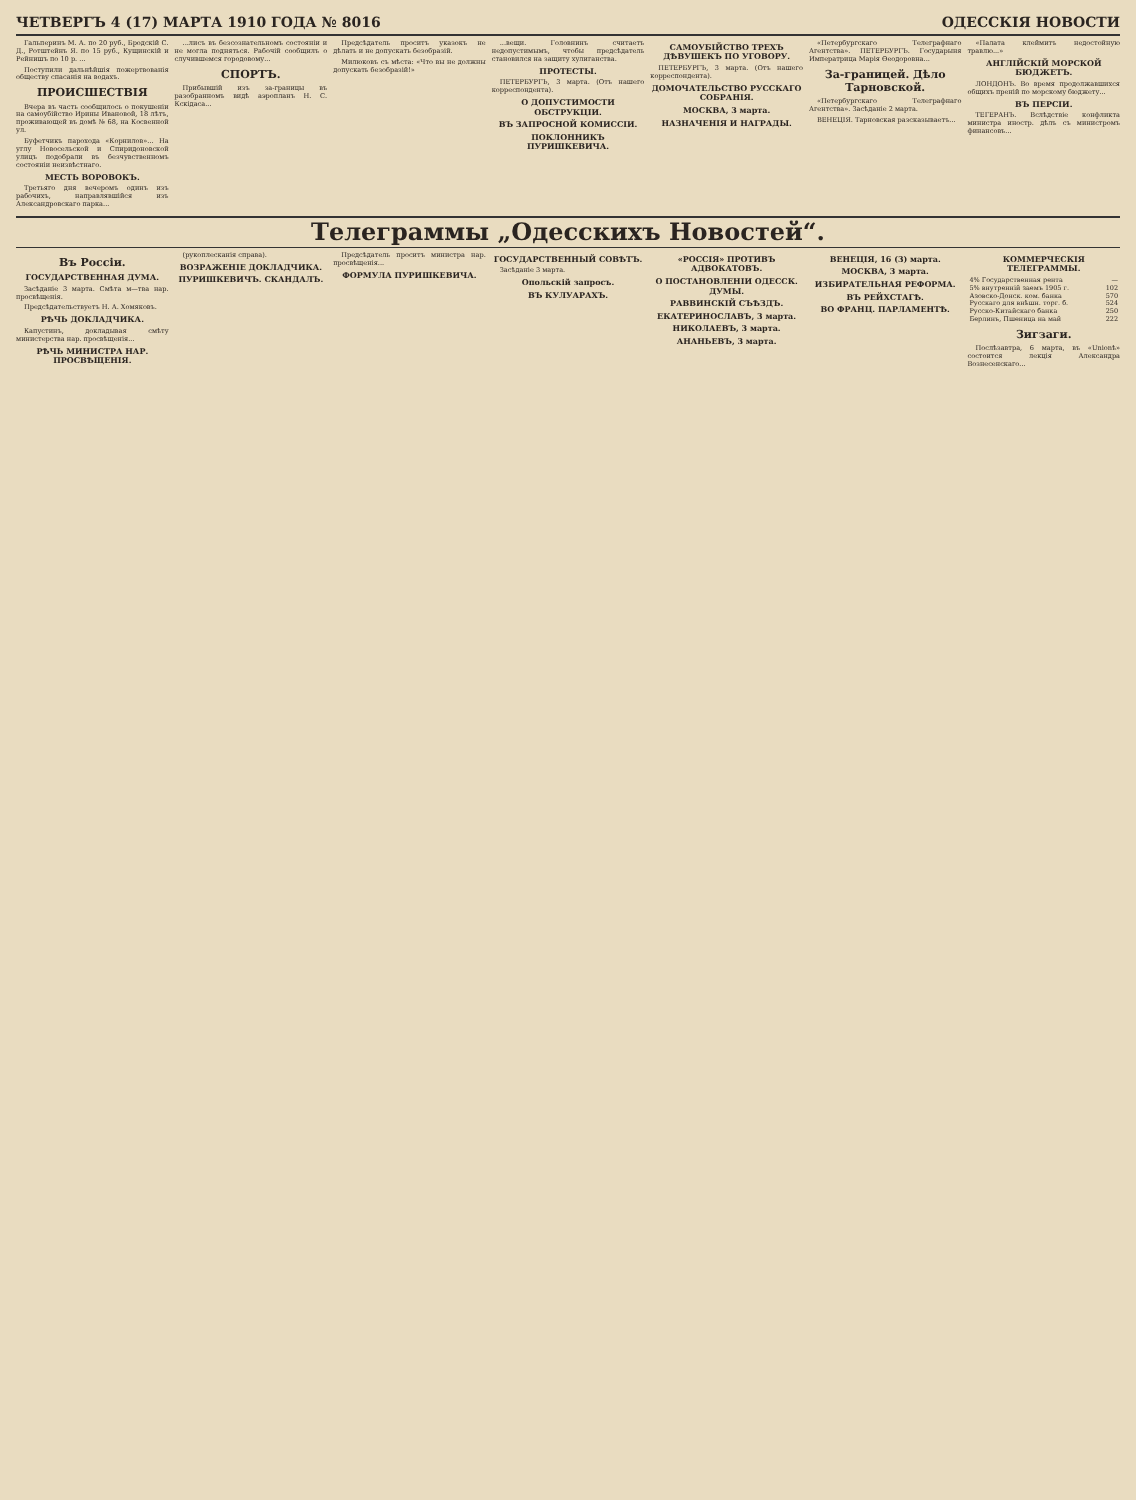ЧЕТВЕРГЪ 4 (17) МАРТА 1910 ГОДА № 8016 ОДЕССКІЯ НОВОСТИ
Гальперинъ М. А. по 20 руб., Бродскій С. Д., Ротштейнъ Я. по 15 руб., Кущинскій и Рейнишъ по 10 р. ...
Поступили дальнѣйшія пожертвованія обществу спасанія на водахъ.
ПРОИСШЕСТВІЯ
Вчера въ часть сообщилось о покушеніи на самоубійство Ирины Ивановой, 18 лѣтъ, проживающей въ домѣ № 68, на Косвенной ул.
Буфетчикъ парохода «Корнилов»... На углу Новосельской и Спиридоновской улицъ подобрали въ безчувственномъ состояніи неизвѣстнаго.
МЕСТЬ ВОРОВОКЪ.
Третьяго дня вечеромъ одинъ изъ рабочихъ, направлявшійся изъ Александровскаго парка...
...лисъ въ безсознательномъ состояніи и не могла подняться. Рабочій сообщилъ о случившемся городовому...
СПОРТЪ.
Прибывшій изъ за-границы въ разобранномъ видѣ аэропланъ Н. С. Кскідаса...
Предсѣдатель проситъ указокъ не дѣлать и не допускать безобразій.
Милюковъ съ мѣста: «Что вы не должны допускать безобразій!»
...вещи. Головнинъ считаетъ недопустимымъ, чтобы предсѣдатель становился на защиту хулиганства.
ПРОТЕСТЫ.
ПЕТЕРБУРГЪ, 3 марта. (Отъ нашего корреспондента).
О ДОПУСТИМОСТИ ОБСТРУКЦІИ.
ВЪ ЗАПРОСНОЙ КОМИССІИ.
ПОКЛОННИКЪ ПУРИШКЕВИЧА.
САМОУБІЙСТВО ТРЕХЪ ДѢВУШЕКЪ ПО УГОВОРУ.
ПЕТЕРБУРГЪ, 3 марта. (Отъ нашего корреспондента).
ДОМОЧАТЕЛЬСТВО РУССКАГО СОБРАНІЯ.
МОСКВА, 3 марта.
НАЗНАЧЕНІЯ И НАГРАДЫ.
«Петербургскаго Телеграфнаго Агентства». ПЕТЕРБУРГЪ. Государыня Императрица Марія Ѳеодоровна...
За-границей. Дѣло Тарновской.
«Петербургскаго Телеграфнаго Агентства». Засѣданіе 2 марта.
ВЕНЕЦІЯ. Тарновская разсказываетъ...
«Палата клеймитъ недостойную травлю...»
АНГЛІЙСКІЙ МОРСКОЙ БЮДЖЕТЪ.
ЛОНДОНЪ. Во время продолжавшихся общихъ преній по морскому бюджету...
ВЪ ПЕРСІИ.
ТЕГЕРАНЪ. Вслѣдствіе конфликта министра иностр. дѣлъ съ министромъ финансовъ...
Телеграммы „Одесскихъ Новостей“.
Въ Россіи.
ГОСУДАРСТВЕННАЯ ДУМА.
Засѣданіе 3 марта. Смѣта м—тва нар. просвѣщенія.
Предсѣдательствуетъ Н. А. Хомяковъ.
РѢЧЬ ДОКЛАДЧИКА.
Капустинъ, докладывая смѣту министерства нар. просвѣщенія...
РѢЧЬ МИНИСТРА НАР. ПРОСВѢЩЕНІЯ.
(рукоплесканія справа).
ВОЗРАЖЕНІЕ ДОКЛАДЧИКА.
ПУРИШКЕВИЧЪ. СКАНДАЛЪ.
Предсѣдатель проситъ министра нар. просвѣщенія...
ФОРМУЛА ПУРИШКЕВИЧА.
ГОСУДАРСТВЕННЫЙ СОВѢТЪ.
Засѣданіе 3 марта.
Опольскій запросъ.
ВЪ КУЛУАРАХЪ.
«РОССІЯ» ПРОТИВЪ АДВОКАТОВЪ.
О ПОСТАНОВЛЕНІИ ОДЕССК. ДУМЫ.
РАВВИНСКІЙ СЪѢЗДЪ.
ЕКАТЕРИНОСЛАВЪ, 3 марта.
НИКОЛАЕВЪ, 3 марта.
АНАНЬЕВЪ, 3 марта.
ВЕНЕЦІЯ, 16 (3) марта.
МОСКВА, 3 марта.
ИЗБИРАТЕЛЬНАЯ РЕФОРМА.
ВЪ РЕЙХСТАГѢ.
ВО ФРАНЦ. ПАРЛАМЕНТѢ.
КОММЕРЧЕСКІЯ ТЕЛЕГРАММЫ.
| 4% Государственная рента | — |
| 5% внутренній заемъ 1905 г. | 102 |
| Азовско-Донск. ком. банка | 570 |
| Русскаго для внѣшн. торг. б. | 524 |
| Русско-Китайскаго банка | 250 |
| Берлинъ, Пшеница на май | 222 |
Зигзаги.
Послѣзавтра, 6 марта, въ «Unionѣ» состоится лекція Александра Вознесенскаго...